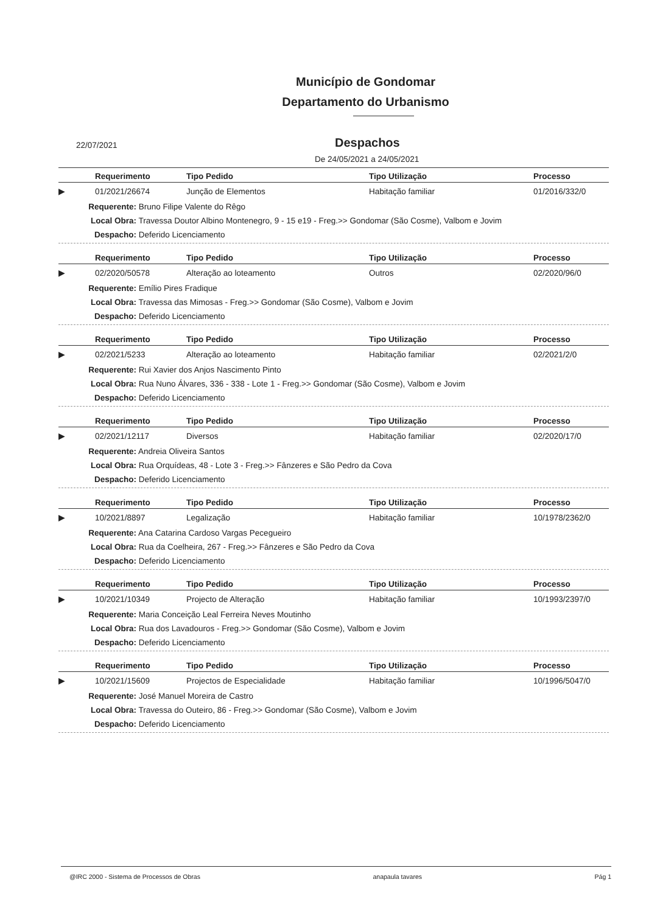Município de Gondomar
Departamento do Urbanismo
22/07/2021
Despachos
De 24/05/2021 a 24/05/2021
| | Requerimento | Tipo Pedido | Tipo Utilização | Processo |
| --- | --- | --- | --- | --- |
| ▶ | 01/2021/26674 | Junção de Elementos | Habitação familiar | 01/2016/332/0 |
Requerente: Bruno Filipe Valente do Rêgo
Local Obra: Travessa Doutor Albino Montenegro, 9 - 15 e19 - Freg.>> Gondomar (São Cosme), Valbom e Jovim
Despacho: Deferido Licenciamento
| | Requerimento | Tipo Pedido | Tipo Utilização | Processo |
| --- | --- | --- | --- | --- |
| ▶ | 02/2020/50578 | Alteração ao loteamento | Outros | 02/2020/96/0 |
Requerente: Emílio Pires Fradique
Local Obra: Travessa das Mimosas - Freg.>> Gondomar (São Cosme), Valbom e Jovim
Despacho: Deferido Licenciamento
| | Requerimento | Tipo Pedido | Tipo Utilização | Processo |
| --- | --- | --- | --- | --- |
| ▶ | 02/2021/5233 | Alteração ao loteamento | Habitação familiar | 02/2021/2/0 |
Requerente: Rui Xavier dos Anjos Nascimento Pinto
Local Obra: Rua Nuno Álvares, 336 - 338 - Lote 1 - Freg.>> Gondomar (São Cosme), Valbom e Jovim
Despacho: Deferido Licenciamento
| | Requerimento | Tipo Pedido | Tipo Utilização | Processo |
| --- | --- | --- | --- | --- |
| ▶ | 02/2021/12117 | Diversos | Habitação familiar | 02/2020/17/0 |
Requerente: Andreia Oliveira Santos
Local Obra: Rua Orquídeas, 48 - Lote 3 - Freg.>> Fânzeres e São Pedro da Cova
Despacho: Deferido Licenciamento
| | Requerimento | Tipo Pedido | Tipo Utilização | Processo |
| --- | --- | --- | --- | --- |
| ▶ | 10/2021/8897 | Legalização | Habitação familiar | 10/1978/2362/0 |
Requerente: Ana Catarina Cardoso Vargas Pecegueiro
Local Obra: Rua da Coelheira, 267 - Freg.>> Fânzeres e São Pedro da Cova
Despacho: Deferido Licenciamento
| | Requerimento | Tipo Pedido | Tipo Utilização | Processo |
| --- | --- | --- | --- | --- |
| ▶ | 10/2021/10349 | Projecto de Alteração | Habitação familiar | 10/1993/2397/0 |
Requerente: Maria Conceição Leal Ferreira Neves Moutinho
Local Obra: Rua dos Lavadouros - Freg.>> Gondomar (São Cosme), Valbom e Jovim
Despacho: Deferido Licenciamento
| | Requerimento | Tipo Pedido | Tipo Utilização | Processo |
| --- | --- | --- | --- | --- |
| ▶ | 10/2021/15609 | Projectos de Especialidade | Habitação familiar | 10/1996/5047/0 |
Requerente: José Manuel Moreira de Castro
Local Obra: Travessa do Outeiro, 86 - Freg.>> Gondomar (São Cosme), Valbom e Jovim
Despacho: Deferido Licenciamento
@IRC 2000 - Sistema de Processos de Obras anapaula tavares Pág 1